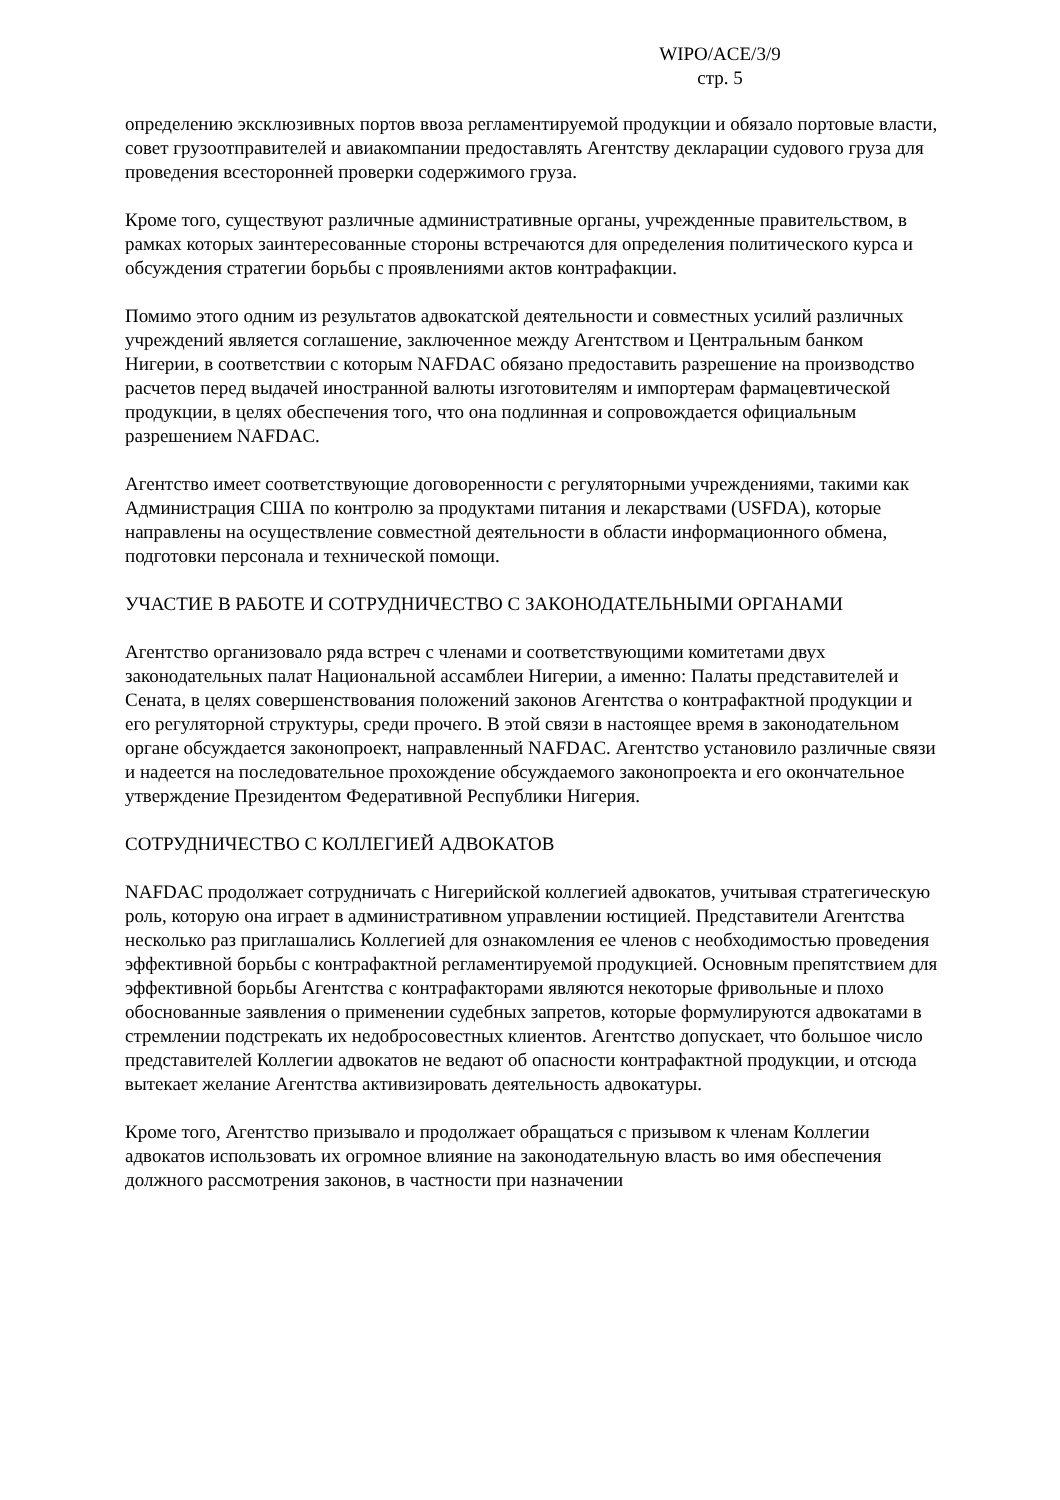WIPO/ACE/3/9
стр. 5
определению эксклюзивных портов ввоза регламентируемой продукции и обязало портовые власти, совет грузоотправителей и авиакомпании предоставлять Агентству декларации судового груза для проведения всесторонней проверки содержимого груза.
Кроме того, существуют различные административные органы, учрежденные правительством, в рамках которых заинтересованные стороны встречаются для определения политического курса и обсуждения стратегии борьбы с проявлениями актов контрафакции.
Помимо этого одним из результатов адвокатской деятельности и совместных усилий различных учреждений является соглашение, заключенное между Агентством и Центральным банком Нигерии, в соответствии с которым NAFDAC обязано предоставить разрешение на производство расчетов перед выдачей иностранной валюты изготовителям и импортерам фармацевтической продукции, в целях обеспечения того, что она подлинная и сопровождается официальным разрешением NAFDAC.
Агентство имеет соответствующие договоренности с регуляторными учреждениями, такими как Администрация США по контролю за продуктами питания и лекарствами (USFDA), которые направлены на осуществление совместной деятельности в области информационного обмена, подготовки персонала и технической помощи.
УЧАСТИЕ В РАБОТЕ И СОТРУДНИЧЕСТВО С ЗАКОНОДАТЕЛЬНЫМИ ОРГАНАМИ
Агентство организовало ряда встреч с членами и соответствующими комитетами двух законодательных палат Национальной ассамблеи Нигерии, а именно: Палаты представителей и Сената, в целях совершенствования положений законов Агентства о контрафактной продукции и его регуляторной структуры, среди прочего. В этой связи в настоящее время в законодательном органе обсуждается законопроект, направленный NAFDAC. Агентство установило различные связи и надеется на последовательное прохождение обсуждаемого законопроекта и его окончательное утверждение Президентом Федеративной Республики Нигерия.
СОТРУДНИЧЕСТВО С КОЛЛЕГИЕЙ АДВОКАТОВ
NAFDAC продолжает сотрудничать с Нигерийской коллегией адвокатов, учитывая стратегическую роль, которую она играет в административном управлении юстицией. Представители Агентства несколько раз приглашались Коллегией для ознакомления ее членов с необходимостью проведения эффективной борьбы с контрафактной регламентируемой продукцией. Основным препятствием для эффективной борьбы Агентства с контрафакторами являются некоторые фривольные и плохо обоснованные заявления о применении судебных запретов, которые формулируются адвокатами в стремлении подстрекать их недобросовестных клиентов. Агентство допускает, что большое число представителей Коллегии адвокатов не ведают об опасности контрафактной продукции, и отсюда вытекает желание Агентства активизировать деятельность адвокатуры.
Кроме того, Агентство призывало и продолжает обращаться с призывом к членам Коллегии адвокатов использовать их огромное влияние на законодательную власть во имя обеспечения должного рассмотрения законов, в частности при назначении